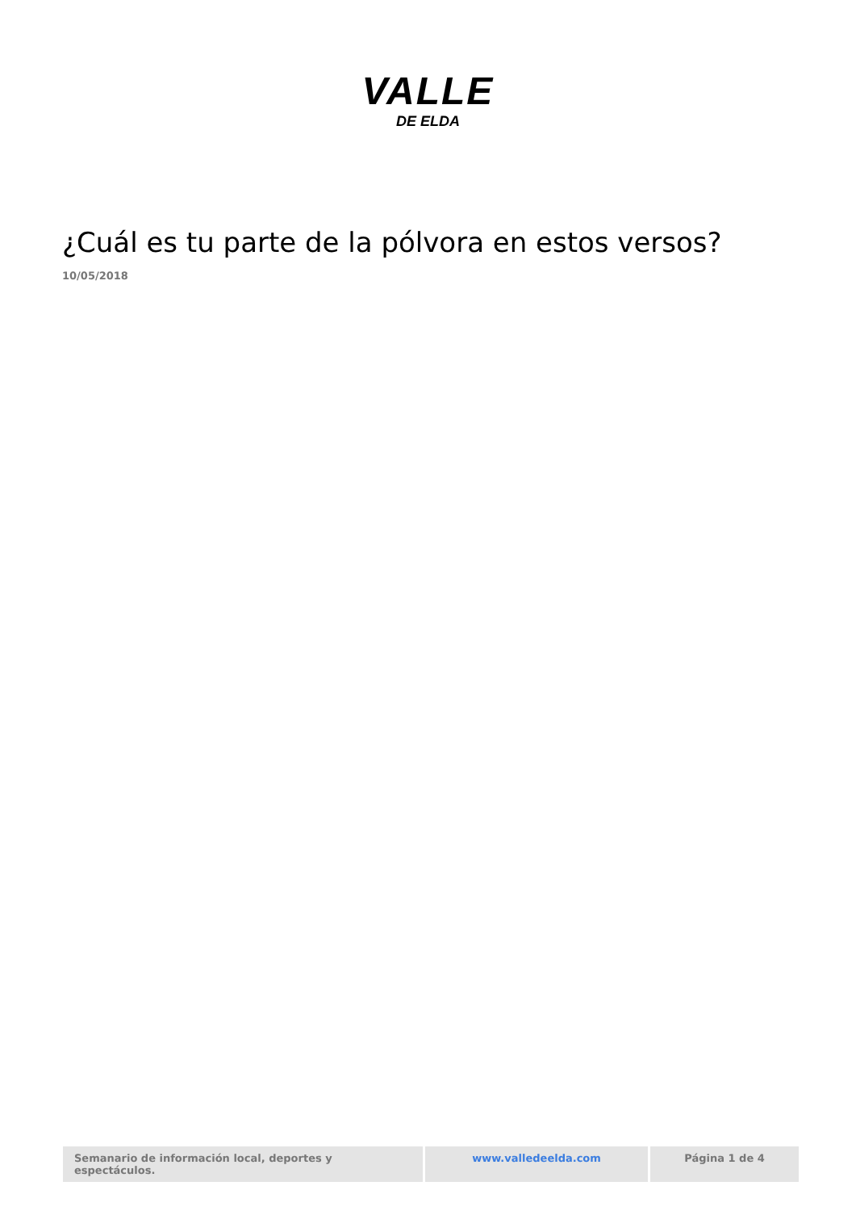VALLE
DE ELDA
¿Cuál es tu parte de la pólvora en estos versos?
10/05/2018
Semanario de información local, deportes y espectáculos.
www.valledeelda.com Página 1 de 4